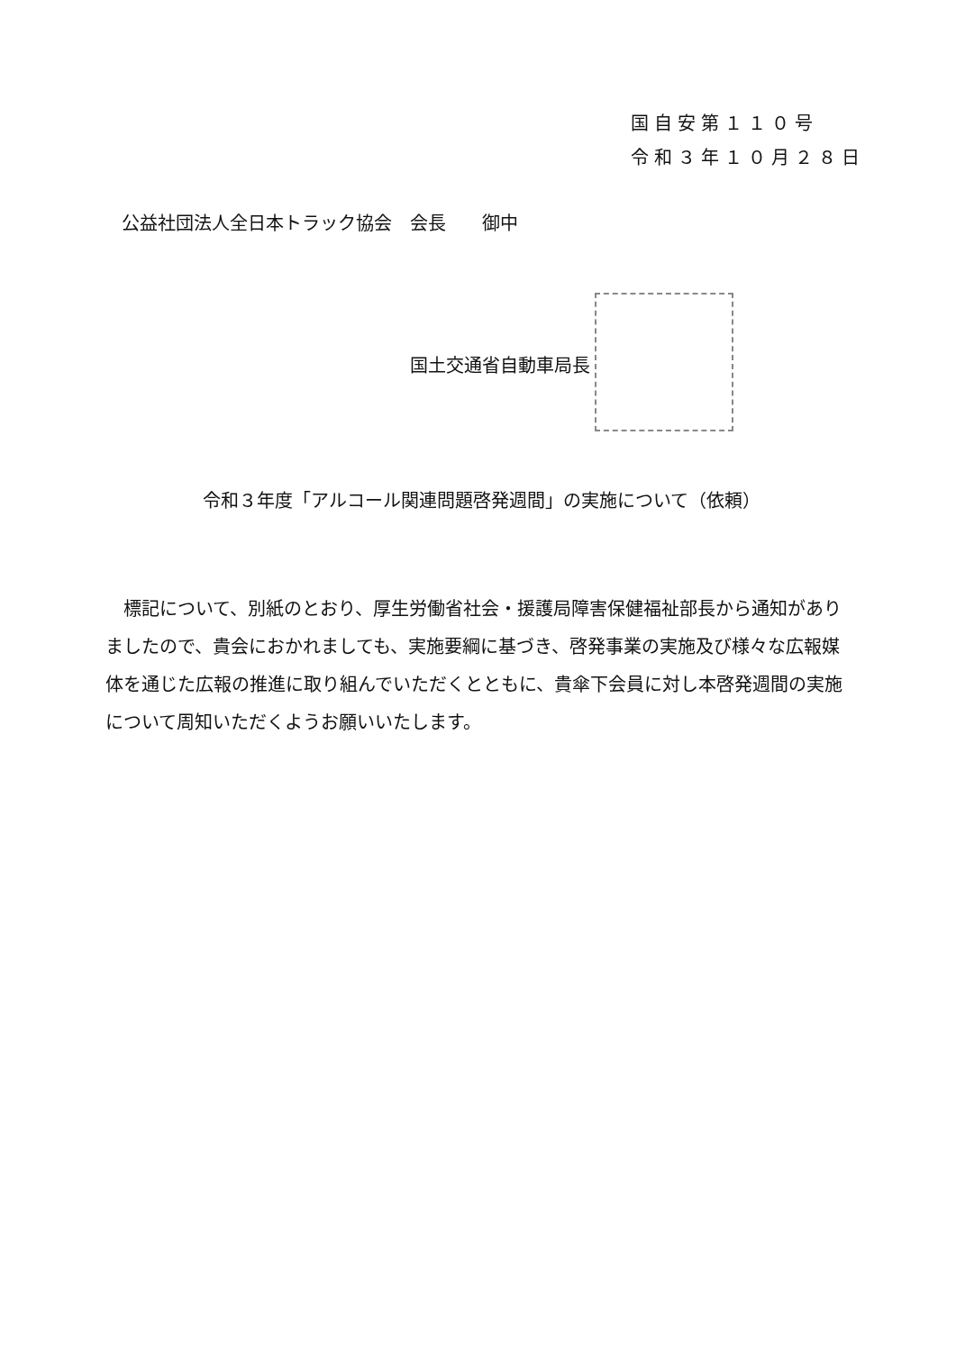国自安第１１０号
令和３年１０月２８日
公益社団法人全日本トラック協会　会長　　御中
国土交通省自動車局長
令和３年度「アルコール関連問題啓発週間」の実施について（依頼）
　標記について、別紙のとおり、厚生労働省社会・援護局障害保健福祉部長から通知がありましたので、貴会におかれましても、実施要綱に基づき、啓発事業の実施及び様々な広報媒体を通じた広報の推進に取り組んでいただくとともに、貴傘下会員に対し本啓発週間の実施について周知いただくようお願いいたします。